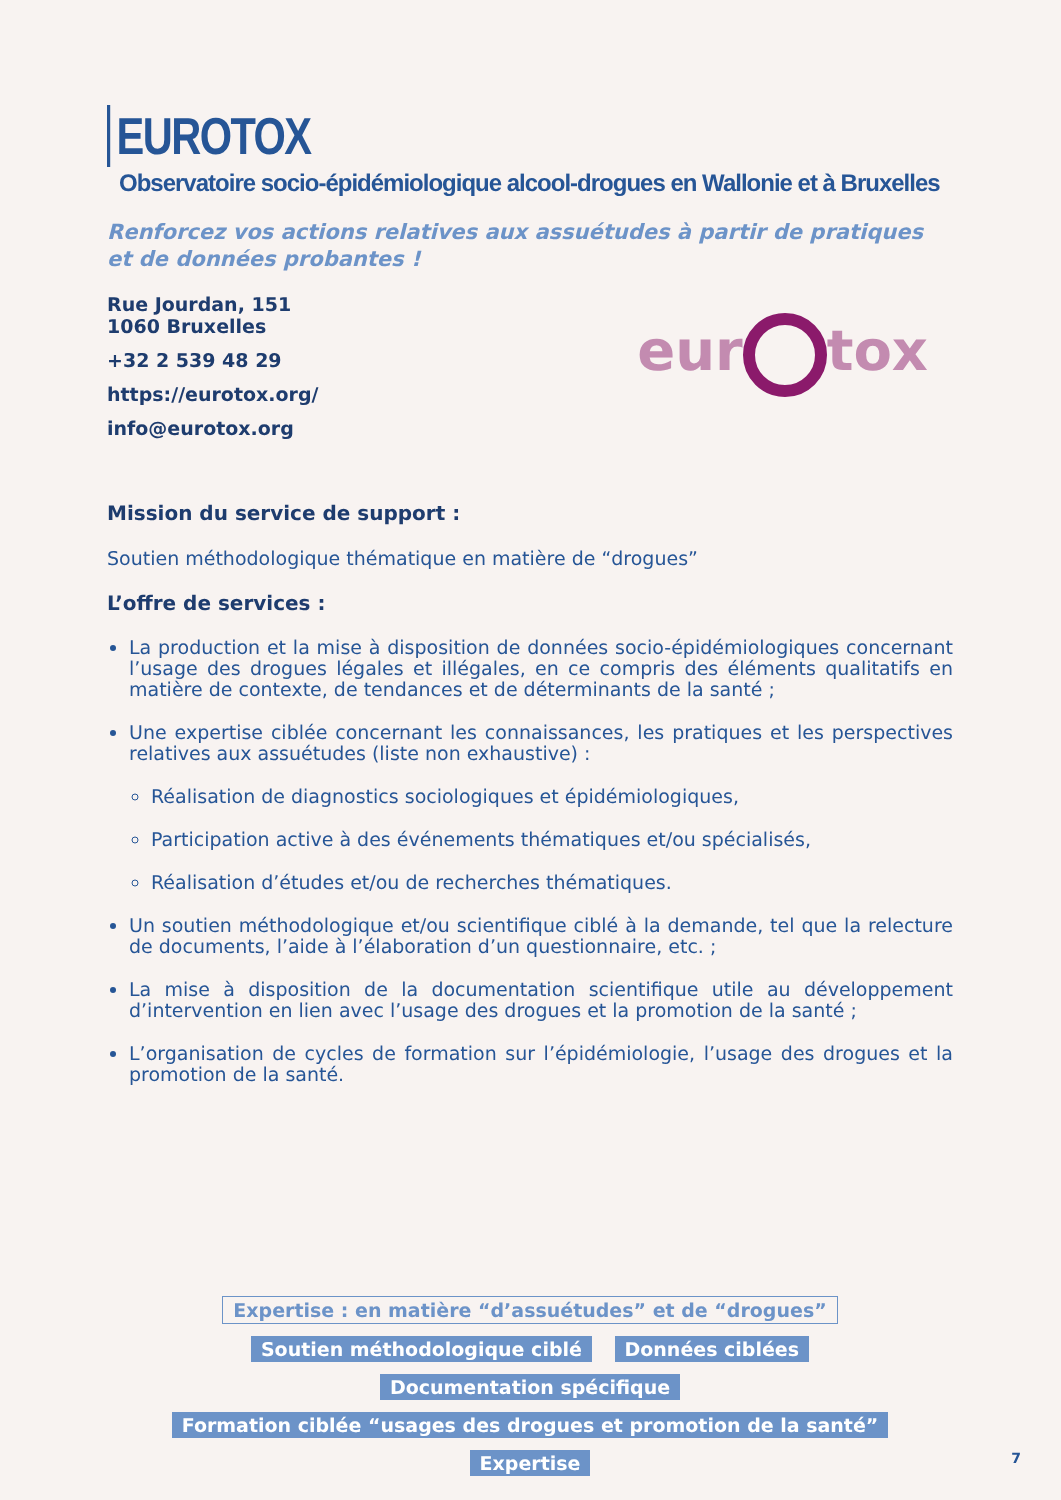EUROTOX
Observatoire socio-épidémiologique alcool-drogues en Wallonie et à Bruxelles
Renforcez vos actions relatives aux assuétudes à partir de pratiques et de données probantes !
Rue Jourdan, 151
1060 Bruxelles
+32 2 539 48 29
https://eurotox.org/
info@eurotox.org
eur tox
Mission du service de support :
Soutien méthodologique thématique en matière de “drogues”
L’offre de services :
La production et la mise à disposition de données socio-épidémiologiques concernant l’usage des drogues légales et illégales, en ce compris des éléments qualitatifs en matière de contexte, de tendances et de déterminants de la santé ;
Une expertise ciblée concernant les connaissances, les pratiques et les perspectives relatives aux assuétudes (liste non exhaustive) :
Réalisation de diagnostics sociologiques et épidémiologiques,
Participation active à des événements thématiques et/ou spécialisés,
Réalisation d’études et/ou de recherches thématiques.
Un soutien méthodologique et/ou scientifique ciblé à la demande, tel que la relecture de documents, l’aide à l’élaboration d’un questionnaire, etc. ;
La mise à disposition de la documentation scientifique utile au développement d’intervention en lien avec l’usage des drogues et la promotion de la santé ;
L’organisation de cycles de formation sur l’épidémiologie, l’usage des drogues et la promotion de la santé.
Expertise : en matière “d’assuétudes” et de “drogues”
Soutien méthodologique ciblé Données ciblées Documentation spécifique
Formation ciblée “usages des drogues et promotion de la santé” Expertise
7